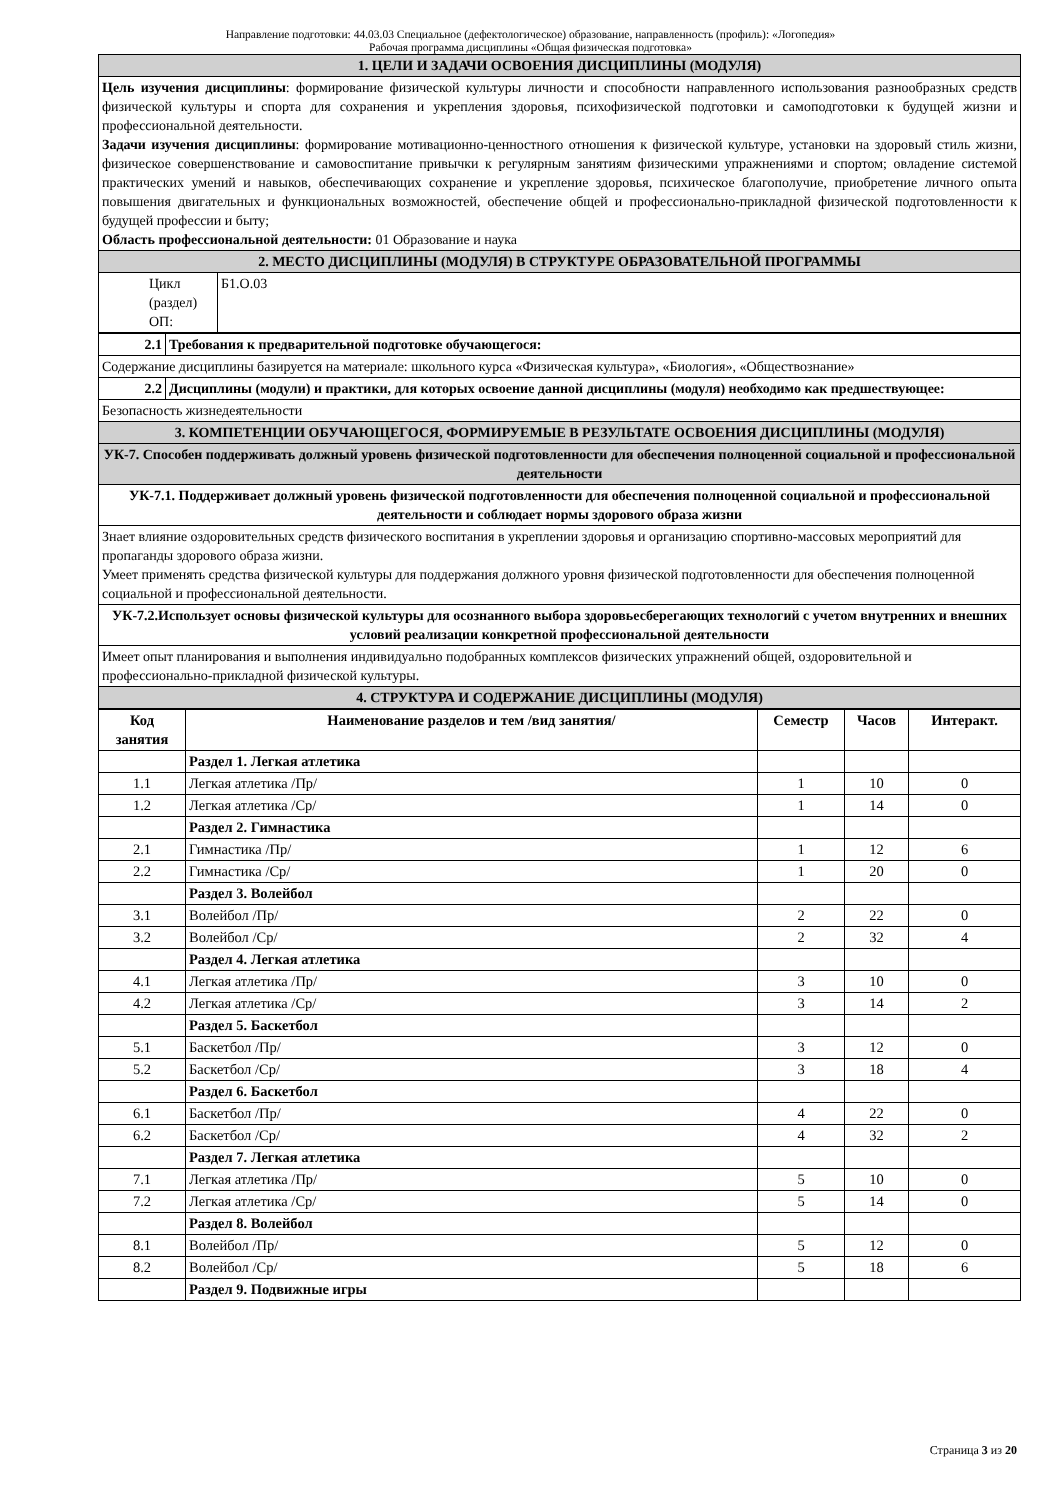Направление подготовки: 44.03.03 Специальное (дефектологическое) образование, направленность (профиль): «Логопедия»
Рабочая программа дисциплины «Общая физическая подготовка»
| 1. ЦЕЛИ И ЗАДАЧИ ОСВОЕНИЯ ДИСЦИПЛИНЫ (МОДУЛЯ) | |
| Цель изучения дисциплины : формирование физической культуры личности и способности направленного использования разнообразных средств физической культуры и спорта для сохранения и укрепления здоровья, психофизической подготовки и самоподготовки к будущей жизни и профессиональной деятельности. Задачи изучения дисциплины : формирование мотивационно-ценностного отношения к физической культуре, установки на здоровый стиль жизни, физическое совершенствование и самовоспитание привычки к регулярным занятиям физическими упражнениями и спортом; овладение системой практических умений и навыков, обеспечивающих сохранение и укрепление здоровья, психическое благополучие, приобретение личного опыта повышения двигательных и функциональных возможностей, обеспечение общей и профессионально-прикладной физической подготовленности к будущей профессии и быту; Область профессиональной деятельности: 01 Образование и наука | |
| 2. МЕСТО ДИСЦИПЛИНЫ (МОДУЛЯ) В СТРУКТУРЕ ОБРАЗОВАТЕЛЬНОЙ ПРОГРАММЫ | |
| Цикл (раздел) ОП: | Б1.О.03 |
| 2.1 | Требования к предварительной подготовке обучающегося: |
| Содержание дисциплины базируется на материале: школьного курса «Физическая культура», «Биология», «Обществознание» | |
| 2.2 | Дисциплины (модули) и практики, для которых освоение данной дисциплины (модуля) необходимо как предшествующее: |
| Безопасность жизнедеятельности | |
| 3. КОМПЕТЕНЦИИ ОБУЧАЮЩЕГОСЯ, ФОРМИРУЕМЫЕ В РЕЗУЛЬТАТЕ ОСВОЕНИЯ ДИСЦИПЛИНЫ (МОДУЛЯ) | |
| УК-7. Способен поддерживать должный уровень физической подготовленности для обеспечения полноценной социальной и профессиональной деятельности | |
| УК-7.1. Поддерживает должный уровень физической подготовленности для обеспечения полноценной социальной и профессиональной деятельности и соблюдает нормы здорового образа жизни | |
| Знает влияние оздоровительных средств физического воспитания в укреплении здоровья и организацию спортивно-массовых мероприятий для пропаганды здорового образа жизни. Умеет применять средства физической культуры для поддержания должного уровня физической подготовленности для обеспечения полноценной социальной и профессиональной деятельности. | |
| УК-7.2.Использует основы физической культуры для осознанного выбора здоровьесберегающих технологий с учетом внутренних и внешних условий реализации конкретной профессиональной деятельности | |
| Имеет опыт планирования и выполнения индивидуально подобранных комплексов физических упражнений общей, оздоровительной и профессионально-прикладной физической культуры. | |
| 4. СТРУКТУРА И СОДЕРЖАНИЕ ДИСЦИПЛИНЫ (МОДУЛЯ) | |
| Код занятия | Наименование разделов и тем /вид занятия/ | Семестр | Часов | Интеракт. |
| --- | --- | --- | --- | --- |
| | Раздел 1. Легкая атлетика | | | |
| 1.1 | Легкая атлетика /Пр/ | 1 | 10 | 0 |
| 1.2 | Легкая атлетика /Ср/ | 1 | 14 | 0 |
| | Раздел 2. Гимнастика | | | |
| 2.1 | Гимнастика /Пр/ | 1 | 12 | 6 |
| 2.2 | Гимнастика /Ср/ | 1 | 20 | 0 |
| | Раздел 3. Волейбол | | | |
| 3.1 | Волейбол /Пр/ | 2 | 22 | 0 |
| 3.2 | Волейбол /Ср/ | 2 | 32 | 4 |
| | Раздел 4. Легкая атлетика | | | |
| 4.1 | Легкая атлетика /Пр/ | 3 | 10 | 0 |
| 4.2 | Легкая атлетика /Ср/ | 3 | 14 | 2 |
| | Раздел 5. Баскетбол | | | |
| 5.1 | Баскетбол /Пр/ | 3 | 12 | 0 |
| 5.2 | Баскетбол /Ср/ | 3 | 18 | 4 |
| | Раздел 6. Баскетбол | | | |
| 6.1 | Баскетбол /Пр/ | 4 | 22 | 0 |
| 6.2 | Баскетбол /Ср/ | 4 | 32 | 2 |
| | Раздел 7. Легкая атлетика | | | |
| 7.1 | Легкая атлетика /Пр/ | 5 | 10 | 0 |
| 7.2 | Легкая атлетика /Ср/ | 5 | 14 | 0 |
| | Раздел 8. Волейбол | | | |
| 8.1 | Волейбол /Пр/ | 5 | 12 | 0 |
| 8.2 | Волейбол /Ср/ | 5 | 18 | 6 |
| | Раздел 9. Подвижные игры | | | |
Страница 3 из 20